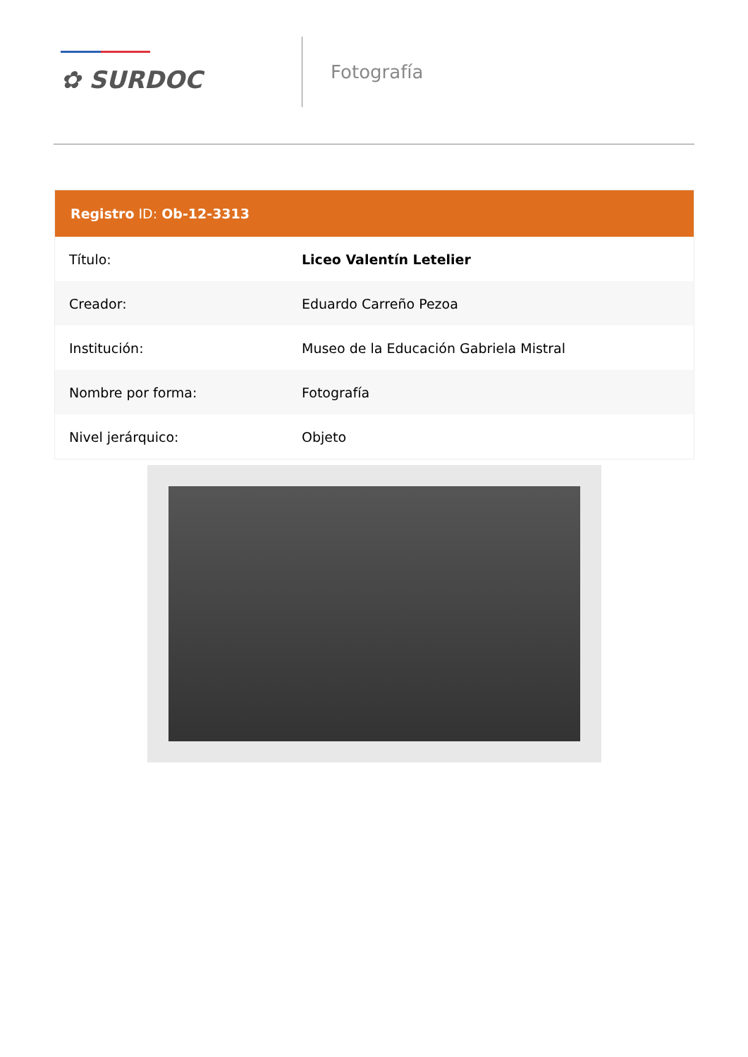✿ SURDOC
Fotografía
| Registro ID: Ob-12-3313 | |
| --- | --- |
| Título: | Liceo Valentín Letelier |
| Creador: | Eduardo Carreño Pezoa |
| Institución: | Museo de la Educación Gabriela Mistral |
| Nombre por forma: | Fotografía |
| Nivel jerárquico: | Objeto |